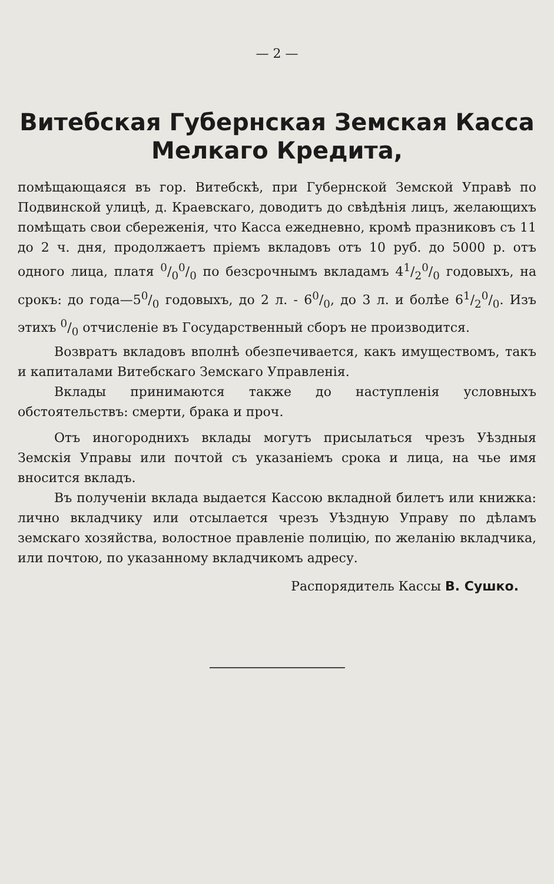— 2 —
Витебская Губернская Земская Касса
Мелкаго Кредита,
помѣщающаяся въ гор. Витебскѣ, при Губернской Земской Управѣ по Подвинской улицѣ, д. Краевскаго, доводитъ до свѣдѣнія лицъ, желающихъ помѣщать свои сбереженія, что Касса ежедневно, кромѣ празниковъ съ 11 до 2 ч. дня, продолжаетъ пріемъ вкладовъ отъ 10 руб. до 5000 р. отъ одного лица, платя 0/00/0 по безсрочнымъ вкладамъ 41/20/0 годовыхъ, на срокъ: до года—50/0 годовыхъ, до 2 л. - 60/0, до 3 л. и болѣе 61/20/0. Изъ этихъ 0/0 отчисленіе въ Государственный сборъ не производится.
Возвратъ вкладовъ вполнѣ обезпечивается, какъ имуществомъ, такъ и капиталами Витебскаго Земскаго Управленія.
Вклады принимаются также до наступленія условныхъ обстоятельствъ: смерти, брака и проч.
Отъ иногороднихъ вклады могутъ присылаться чрезъ Уѣздныя Земскія Управы или почтой съ указаніемъ срока и лица, на чье имя вносится вкладъ.
Въ полученіи вклада выдается Кассою вкладной билетъ или книжка: лично вкладчику или отсылается чрезъ Уѣздную Управу по дѣламъ земскаго хозяйства, волостное правленіе полицію, по желанію вкладчика, или почтою, по указанному вкладчикомъ адресу.
Распорядитель Кассы В. Сушко.